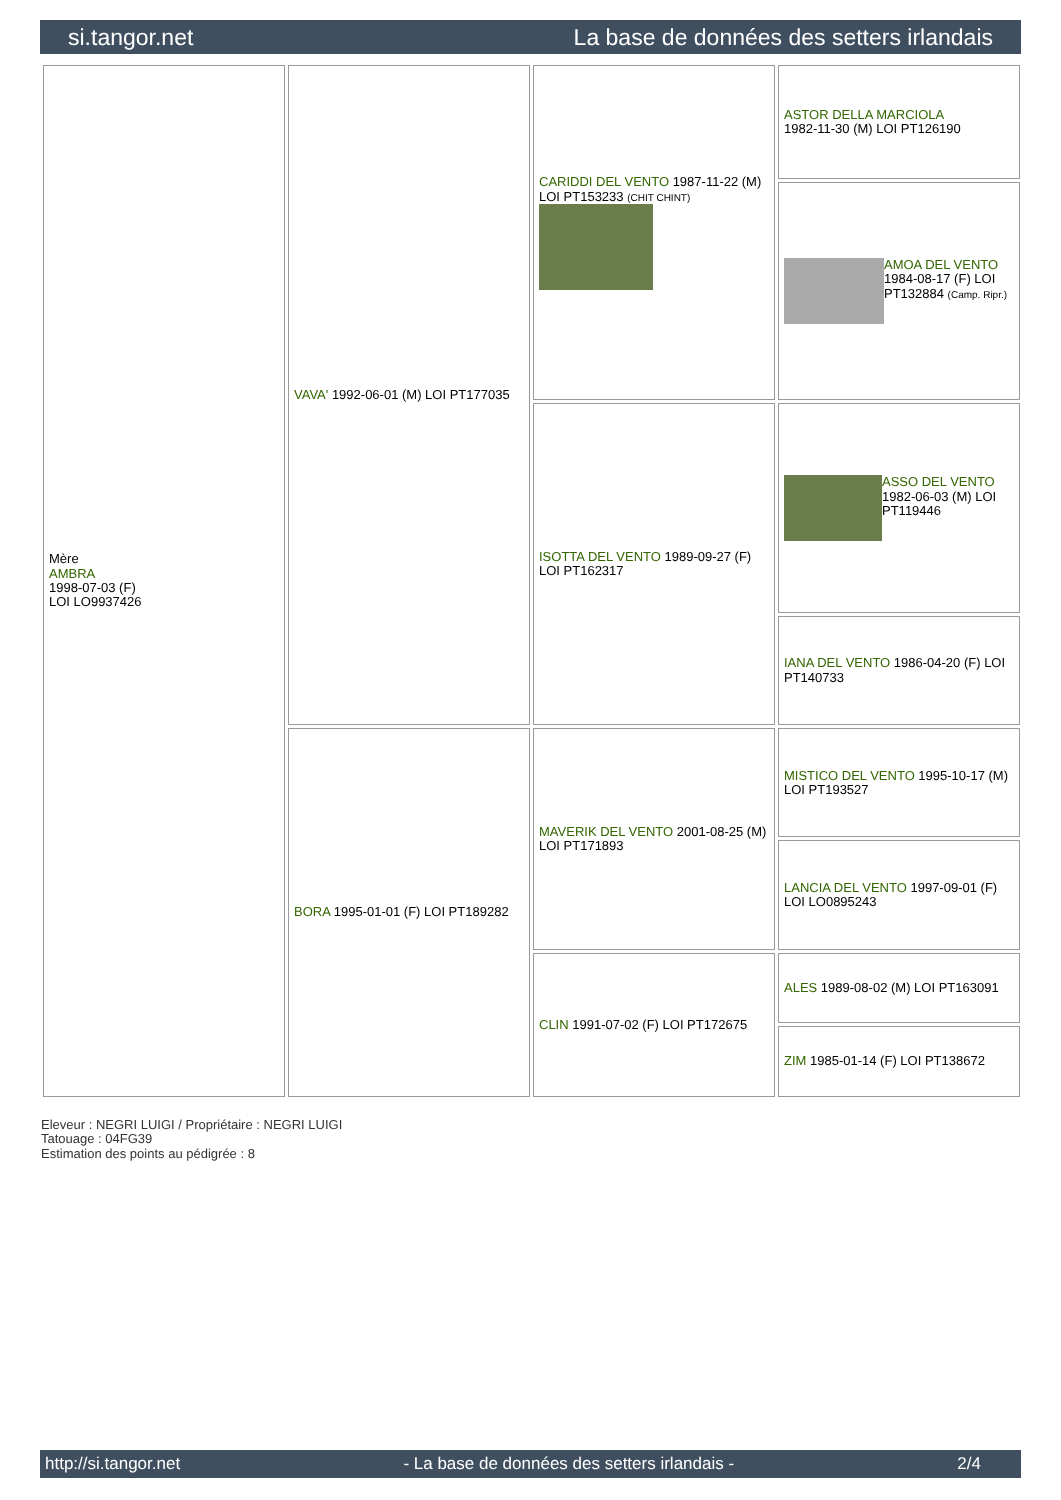si.tangor.net La base de données des setters irlandais
| Mère AMBRA 1998-07-03 (F) LOI LO9937426 | VAVA' 1992-06-01 (M) LOI PT177035 | CARIDDI DEL VENTO 1987-11-22 (M) LOI PT153233 (CHIT CHINT) | ASTOR DELLA MARCIOLA 1982-11-30 (M) LOI PT126190 |
| | | | AMOA DEL VENTO 1984-08-17 (F) LOI PT132884 (Camp. Ripr.) |
| | | ISOTTA DEL VENTO 1989-09-27 (F) LOI PT162317 | ASSO DEL VENTO 1982-06-03 (M) LOI PT119446 |
| | | | IANA DEL VENTO 1986-04-20 (F) LOI PT140733 |
| | BORA 1995-01-01 (F) LOI PT189282 | MAVERIK DEL VENTO 2001-08-25 (M) LOI PT171893 | MISTICO DEL VENTO 1995-10-17 (M) LOI PT193527 |
| | | | LANCIA DEL VENTO 1997-09-01 (F) LOI LO0895243 |
| | | CLIN 1991-07-02 (F) LOI PT172675 | ALES 1989-08-02 (M) LOI PT163091 |
| | | | ZIM 1985-01-14 (F) LOI PT138672 |
Eleveur : NEGRI LUIGI / Propriétaire : NEGRI LUIGI
Tatouage : 04FG39
Estimation des points au pédigrée : 8
http://si.tangor.net - La base de données des setters irlandais - 2/4